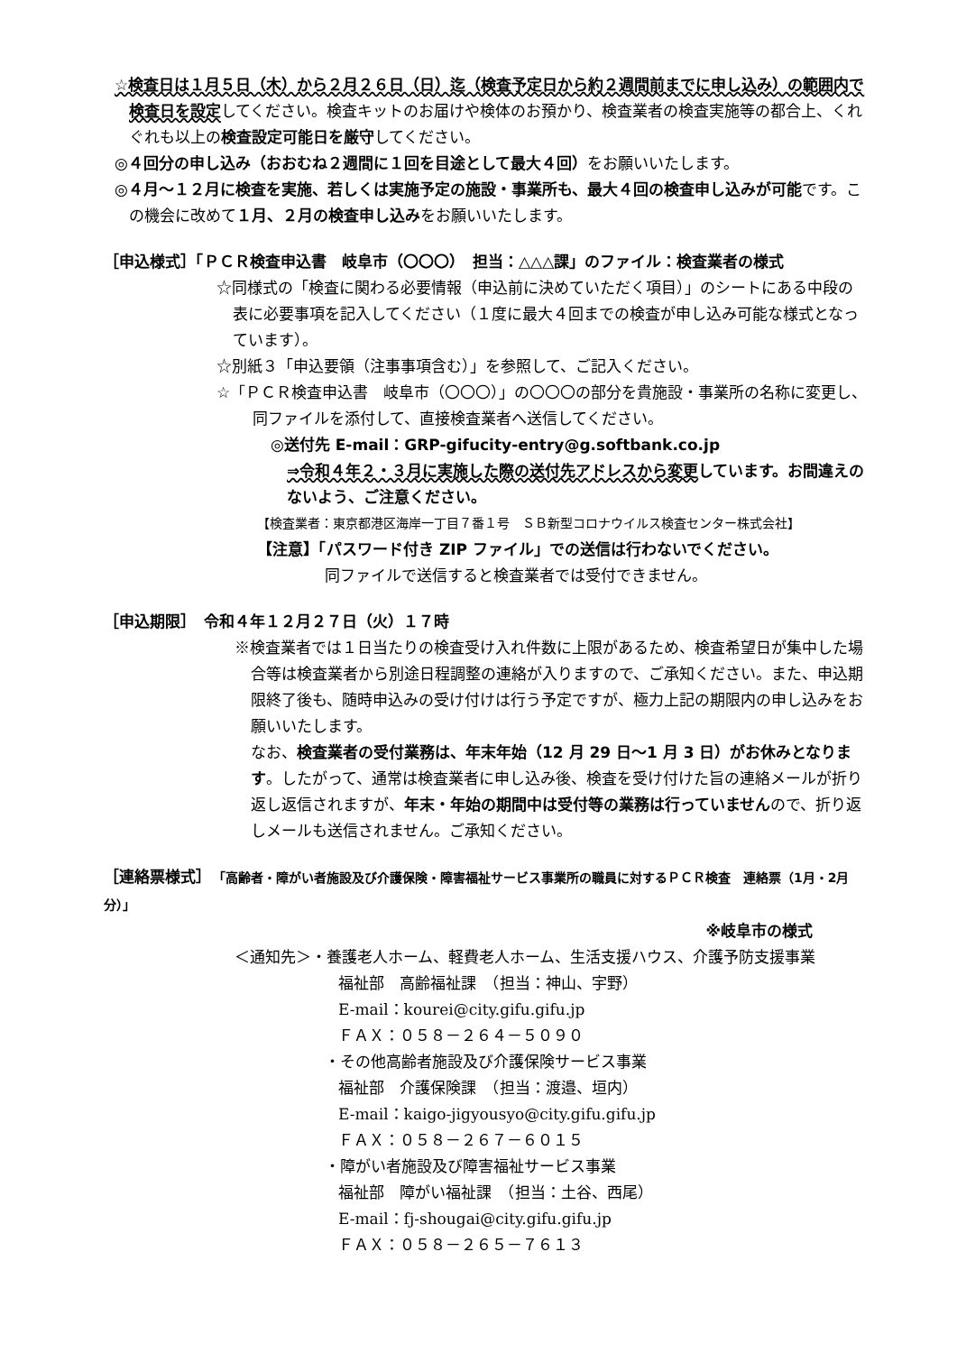☆検査日は１月５日（木）から２月２６日（日）迄（検査予定日から約２週間前までに申し込み）の範囲内で検査日を設定してください。検査キットのお届けや検体のお預かり、検査業者の検査実施等の都合上、くれぐれも以上の検査設定可能日を厳守してください。
◎４回分の申し込み（おおむね２週間に１回を目途として最大４回）をお願いいたします。
◎４月～１２月に検査を実施、若しくは実施予定の施設・事業所も、最大４回の検査申し込みが可能です。この機会に改めて１月、２月の検査申し込みをお願いいたします。
［申込様式］「ＰＣＲ検査申込書　岐阜市（〇〇〇）　担当：△△△課」のファイル：検査業者の様式
☆同様式の「検査に関わる必要情報（申込前に決めていただく項目）」のシートにある中段の表に必要事項を記入してください（１度に最大４回までの検査が申し込み可能な様式となっています）。
☆別紙３「申込要領（注事事項含む）」を参照して、ご記入ください。
☆「ＰＣＲ検査申込書　岐阜市（〇〇〇）」の〇〇〇の部分を貴施設・事業所の名称に変更し、同ファイルを添付して、直接検査業者へ送信してください。
◎送付先 E-mail：GRP-gifucity-entry@g.softbank.co.jp
⇒令和４年２・３月に実施した際の送付先アドレスから変更しています。お間違えのないよう、ご注意ください。
【検査業者：東京都港区海岸一丁目７番１号　ＳＢ新型コロナウイルス検査センター株式会社】
【注意】「パスワード付き ZIP ファイル」での送信は行わないでください。
同ファイルで送信すると検査業者では受付できません。
［申込期限］　令和４年１２月２７日（火）１７時
※検査業者では１日当たりの検査受け入れ件数に上限があるため、検査希望日が集中した場合等は検査業者から別途日程調整の連絡が入りますので、ご承知ください。また、申込期限終了後も、随時申込みの受け付けは行う予定ですが、極力上記の期限内の申し込みをお願いいたします。
なお、検査業者の受付業務は、年末年始（12 月 29 日～1 月 3 日）がお休みとなります。したがって、通常は検査業者に申し込み後、検査を受け付けた旨の連絡メールが折り返し返信されますが、年末・年始の期間中は受付等の業務は行っていませんので、折り返しメールも送信されません。ご承知ください。
［連絡票様式］　「高齢者・障がい者施設及び介護保険・障害福祉サービス事業所の職員に対するＰＣＲ検査　連絡票（1月・2月分）」
※岐阜市の様式
＜通知先＞・養護老人ホーム、軽費老人ホーム、生活支援ハウス、介護予防支援事業
福祉部　高齢福祉課　（担当：神山、宇野）
E-mail：kourei@city.gifu.gifu.jp
ＦＡＸ：０５８－２６４－５０９０
・その他高齢者施設及び介護保険サービス事業
福祉部　介護保険課　（担当：渡邉、垣内）
E-mail：kaigo-jigyousyo@city.gifu.gifu.jp
ＦＡＸ：０５８－２６７－６０１５
・障がい者施設及び障害福祉サービス事業
福祉部　障がい福祉課　（担当：土谷、西尾）
E-mail：fj-shougai@city.gifu.gifu.jp
ＦＡＸ：０５８－２６５－７６１３